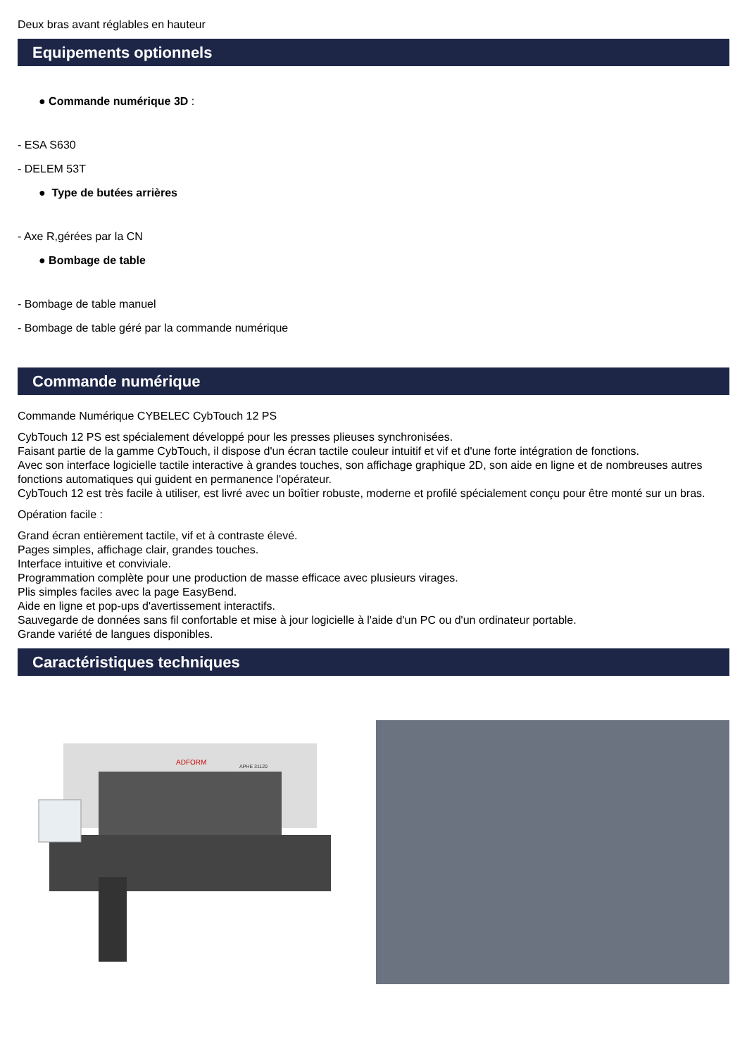Deux bras avant réglables en hauteur
Equipements optionnels
● Commande numérique 3D :
- ESA S630
- DELEM 53T
● Type de butées arrières
- Axe R,gérées par la CN
● Bombage de table
- Bombage de table manuel
- Bombage de table géré par la commande numérique
Commande numérique
Commande Numérique CYBELEC CybTouch 12 PS
CybTouch 12 PS est spécialement développé pour les presses plieuses synchronisées.
Faisant partie de la gamme CybTouch, il dispose d'un écran tactile couleur intuitif et vif et d'une forte intégration de fonctions.
Avec son interface logicielle tactile interactive à grandes touches, son affichage graphique 2D, son aide en ligne et de nombreuses autres fonctions automatiques qui guident en permanence l'opérateur.
CybTouch 12 est très facile à utiliser, est livré avec un boîtier robuste, moderne et profilé spécialement conçu pour être monté sur un bras.
Opération facile :
Grand écran entièrement tactile, vif et à contraste élevé.
Pages simples, affichage clair, grandes touches.
Interface intuitive et conviviale.
Programmation complète pour une production de masse efficace avec plusieurs virages.
Plis simples faciles avec la page EasyBend.
Aide en ligne et pop-ups d'avertissement interactifs.
Sauvegarde de données sans fil confortable et mise à jour logicielle à l'aide d'un PC ou d'un ordinateur portable.
Grande variété de langues disponibles.
Caractéristiques techniques
ADFORM
APHE 31120